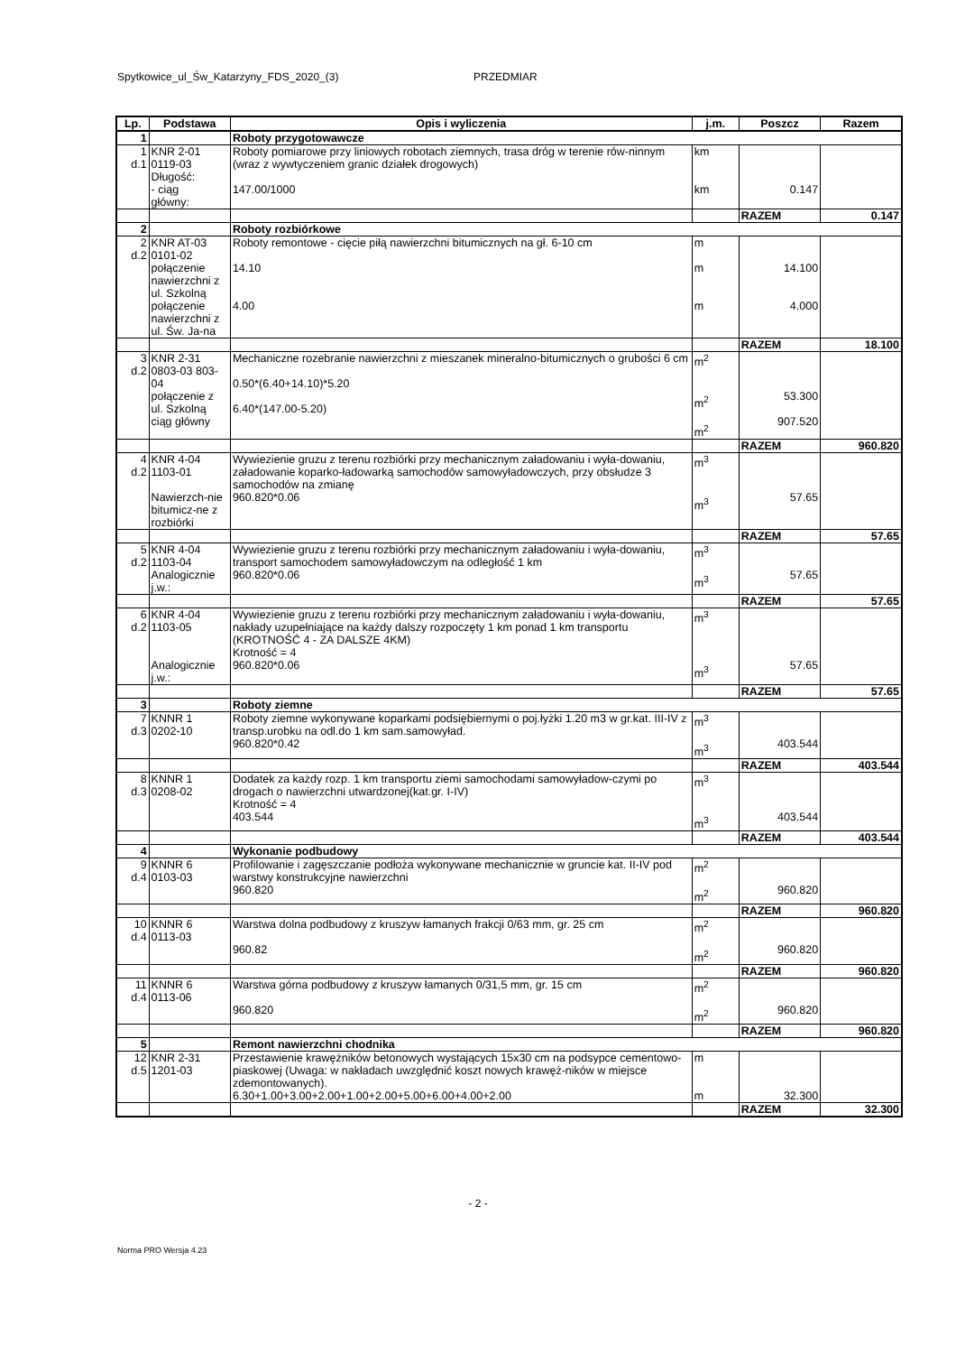Spytkowice_ul_Św_Katarzyny_FDS_2020_(3) PRZEDMIAR
| Lp. | Podstawa | Opis i wyliczenia | j.m. | Poszcz | Razem |
| --- | --- | --- | --- | --- | --- |
| 1 | | Roboty przygotowawcze | | | |
| 1 d.1 | KNR 2-01 0119-03 Długość: - ciąg główny: | Roboty pomiarowe przy liniowych robotach ziemnych, trasa dróg w terenie rów-ninnym (wraz z wywtyczeniem granic działek drogowych) 147.00/1000 | km km | 0.147 | |
| | | | | RAZEM | 0.147 |
| 2 | | Roboty rozbiórkowe | | | |
| 2 d.2 | KNR AT-03 0101-02 połączenie nawierzchni z ul. Szkolną połączenie nawierzchni z ul. Św. Ja-na | Roboty remontowe - cięcie piłą nawierzchni bitumicznych na gł. 6-10 cm 14.10 4.00 | m m m | 14.100 4.000 | |
| | | | | RAZEM | 18.100 |
| 3 d.2 | KNR 2-31 0803-03 803-04 połączenie z ul. Szkolną ciąg główny | Mechaniczne rozebranie nawierzchni z mieszanek mineralno-bitumicznych o grubości 6 cm 0.50*(6.40+14.10)*5.20 6.40*(147.00-5.20) | m<sup>2</sup> m<sup>2</sup> m<sup>2</sup> | 53.300 907.520 | |
| | | | | RAZEM | 960.820 |
| 4 d.2 | KNR 4-04 1103-01 Nawierzch-nie bitumicz-ne z rozbiórki | Wywiezienie gruzu z terenu rozbiórki przy mechanicznym załadowaniu i wyła-dowaniu, załadowanie koparko-ładowarką samochodów samowyładowczych, przy obsłudze 3 samochodów na zmianę 960.820*0.06 | m<sup>3</sup> m<sup>3</sup> | 57.65 | |
| | | | | RAZEM | 57.65 |
| 5 d.2 | KNR 4-04 1103-04 Analogicznie j.w.: | Wywiezienie gruzu z terenu rozbiórki przy mechanicznym załadowaniu i wyła-dowaniu, transport samochodem samowyładowczym na odległość 1 km 960.820*0.06 | m<sup>3</sup> m<sup>3</sup> | 57.65 | |
| | | | | RAZEM | 57.65 |
| 6 d.2 | KNR 4-04 1103-05 Analogicznie j.w.: | Wywiezienie gruzu z terenu rozbiórki przy mechanicznym załadowaniu i wyła-dowaniu, nakłady uzupełniające na każdy dalszy rozpoczęty 1 km ponad 1 km transportu (KROTNOŚĆ 4 - ZA DALSZE 4KM) Krotność = 4 960.820*0.06 | m<sup>3</sup> m<sup>3</sup> | 57.65 | |
| | | | | RAZEM | 57.65 |
| 3 | | Roboty ziemne | | | |
| 7 d.3 | KNNR 1 0202-10 | Roboty ziemne wykonywane koparkami podsiębiernymi o poj.łyżki 1.20 m3 w gr.kat. III-IV z transp.urobku na odl.do 1 km sam.samowyład. 960.820*0.42 | m<sup>3</sup> m<sup>3</sup> | 403.544 | |
| | | | | RAZEM | 403.544 |
| 8 d.3 | KNNR 1 0208-02 | Dodatek za każdy rozp. 1 km transportu ziemi samochodami samowyładow-czymi po drogach o nawierzchni utwardzonej(kat.gr. I-IV) Krotność = 4 403.544 | m<sup>3</sup> m<sup>3</sup> | 403.544 | |
| | | | | RAZEM | 403.544 |
| 4 | | Wykonanie podbudowy | | | |
| 9 d.4 | KNNR 6 0103-03 | Profilowanie i zagęszczanie podłoża wykonywane mechanicznie w gruncie kat. II-IV pod warstwy konstrukcyjne nawierzchni 960.820 | m<sup>2</sup> m<sup>2</sup> | 960.820 | |
| | | | | RAZEM | 960.820 |
| 10 d.4 | KNNR 6 0113-03 | Warstwa dolna podbudowy z kruszyw łamanych frakcji 0/63 mm, gr. 25 cm 960.82 | m<sup>2</sup> m<sup>2</sup> | 960.820 | |
| | | | | RAZEM | 960.820 |
| 11 d.4 | KNNR 6 0113-06 | Warstwa górna podbudowy z kruszyw łamanych 0/31,5 mm, gr. 15 cm 960.820 | m<sup>2</sup> m<sup>2</sup> | 960.820 | |
| | | | | RAZEM | 960.820 |
| 5 | | Remont nawierzchni chodnika | | | |
| 12 d.5 | KNR 2-31 1201-03 | Przestawienie krawężników betonowych wystających 15x30 cm na podsypce cementowo-piaskowej (Uwaga: w nakładach uwzględnić koszt nowych krawęż-ników w miejsce zdemontowanych). 6.30+1.00+3.00+2.00+1.00+2.00+5.00+6.00+4.00+2.00 | m m | 32.300 | |
| | | | | RAZEM | 32.300 |
- 2 -
Norma PRO Wersja 4.23